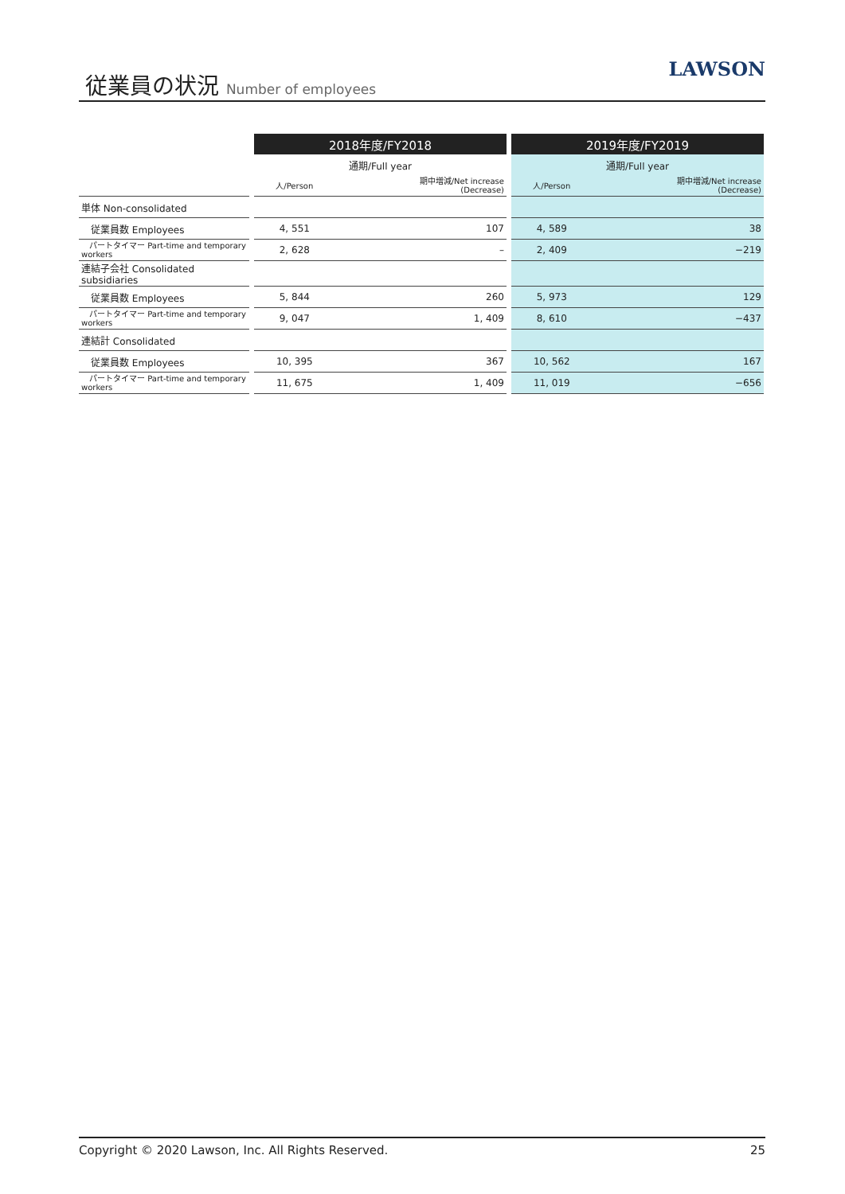従業員の状況 Number of employees LAWSON
| | | 2018年度/FY2018 | | | 2019年度/FY2019 | |
| | | 通期/Full year | | | 通期/Full year | |
| | | 人/Person | 期中増減/Net increase (Decrease) | | 人/Person | 期中増減/Net increase (Decrease) |
| 単体 Non-consolidated | | | | | | |
| 従業員数 Employees | | 4, 551 | 107 | | 4, 589 | 38 |
| パートタイマー Part-time and temporary workers | | 2, 628 | – | | 2, 409 | −219 |
| 連結子会社 Consolidated subsidiaries | | | | | | |
| 従業員数 Employees | | 5, 844 | 260 | | 5, 973 | 129 |
| パートタイマー Part-time and temporary workers | | 9, 047 | 1, 409 | | 8, 610 | −437 |
| 連結計 Consolidated | | | | | | |
| 従業員数 Employees | | 10, 395 | 367 | | 10, 562 | 167 |
| パートタイマー Part-time and temporary workers | | 11, 675 | 1, 409 | | 11, 019 | −656 |
Copyright © 2020 Lawson, Inc. All Rights Reserved. 25